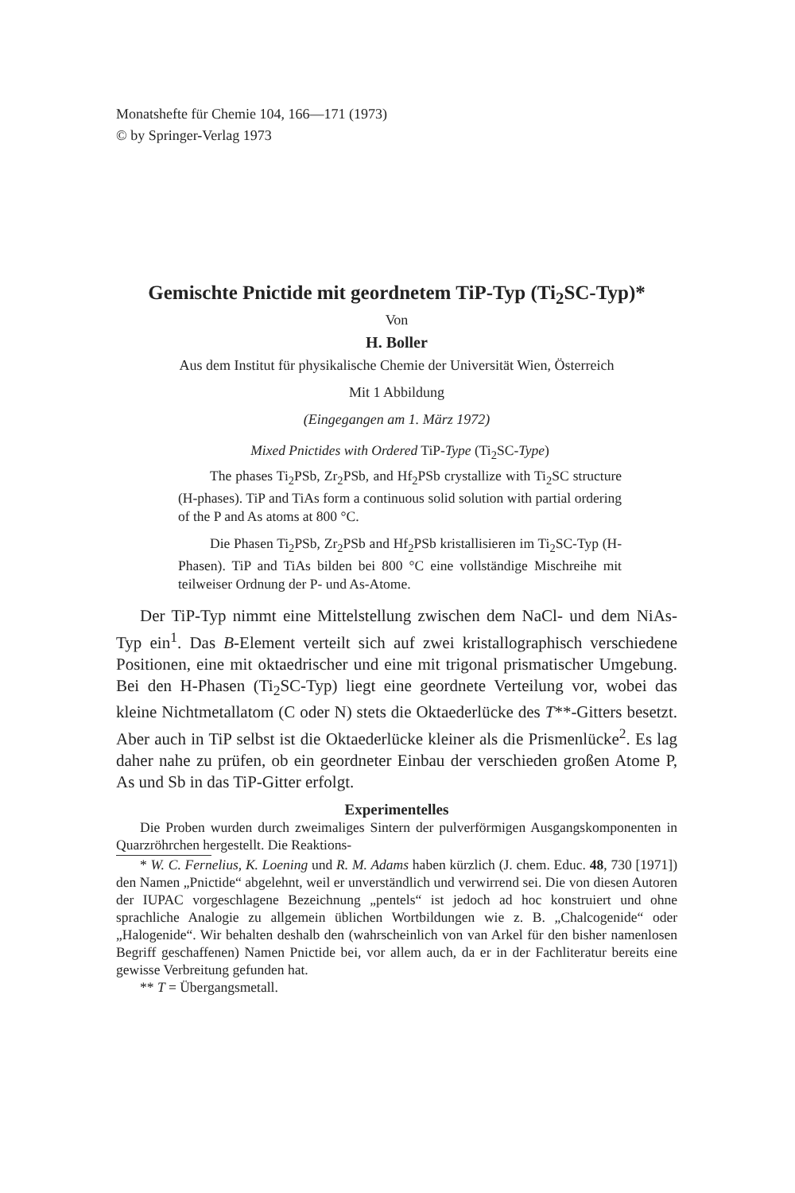Monatshefte für Chemie 104, 166—171 (1973)
© by Springer-Verlag 1973
Gemischte Pnictide mit geordnetem TiP-Typ (Ti<sub>2</sub>SC-Typ)*
Von
H. Boller
Aus dem Institut für physikalische Chemie der Universität Wien, Österreich
Mit 1 Abbildung
(Eingegangen am 1. März 1972)
Mixed Pnictides with Ordered TiP-Type (Ti<sub>2</sub>SC-Type)
The phases Ti<sub>2</sub>PSb, Zr<sub>2</sub>PSb, and Hf<sub>2</sub>PSb crystallize with Ti<sub>2</sub>SC structure (H-phases). TiP and TiAs form a continuous solid solution with partial ordering of the P and As atoms at 800 °C.
Die Phasen Ti<sub>2</sub>PSb, Zr<sub>2</sub>PSb and Hf<sub>2</sub>PSb kristallisieren im Ti<sub>2</sub>SC-Typ (H-Phasen). TiP and TiAs bilden bei 800 °C eine vollständige Mischreihe mit teilweiser Ordnung der P- und As-Atome.
Der TiP-Typ nimmt eine Mittelstellung zwischen dem NaCl- und dem NiAs-Typ ein<sup>1</sup>. Das B-Element verteilt sich auf zwei kristallographisch verschiedene Positionen, eine mit oktaedrischer und eine mit trigonal prismatischer Umgebung. Bei den H-Phasen (Ti<sub>2</sub>SC-Typ) liegt eine geordnete Verteilung vor, wobei das kleine Nichtmetallatom (C oder N) stets die Oktaederlücke des T**-Gitters besetzt. Aber auch in TiP selbst ist die Oktaederlücke kleiner als die Prismenlücke<sup>2</sup>. Es lag daher nahe zu prüfen, ob ein geordneter Einbau der verschieden großen Atome P, As und Sb in das TiP-Gitter erfolgt.
Experimentelles
Die Proben wurden durch zweimaliges Sintern der pulverförmigen Ausgangskomponenten in Quarzröhrchen hergestellt. Die Reaktions-
* W. C. Fernelius, K. Loening und R. M. Adams haben kürzlich (J. chem. Educ. 48, 730 [1971]) den Namen „Pnictide“ abgelehnt, weil er unverständlich und verwirrend sei. Die von diesen Autoren der IUPAC vorgeschlagene Bezeichnung „pentels“ ist jedoch ad hoc konstruiert und ohne sprachliche Analogie zu allgemein üblichen Wortbildungen wie z. B. „Chalcogenide“ oder „Halogenide“. Wir behalten deshalb den (wahrscheinlich von van Arkel für den bisher namenlosen Begriff geschaffenen) Namen Pnictide bei, vor allem auch, da er in der Fachliteratur bereits eine gewisse Verbreitung gefunden hat.
** T = Übergangsmetall.